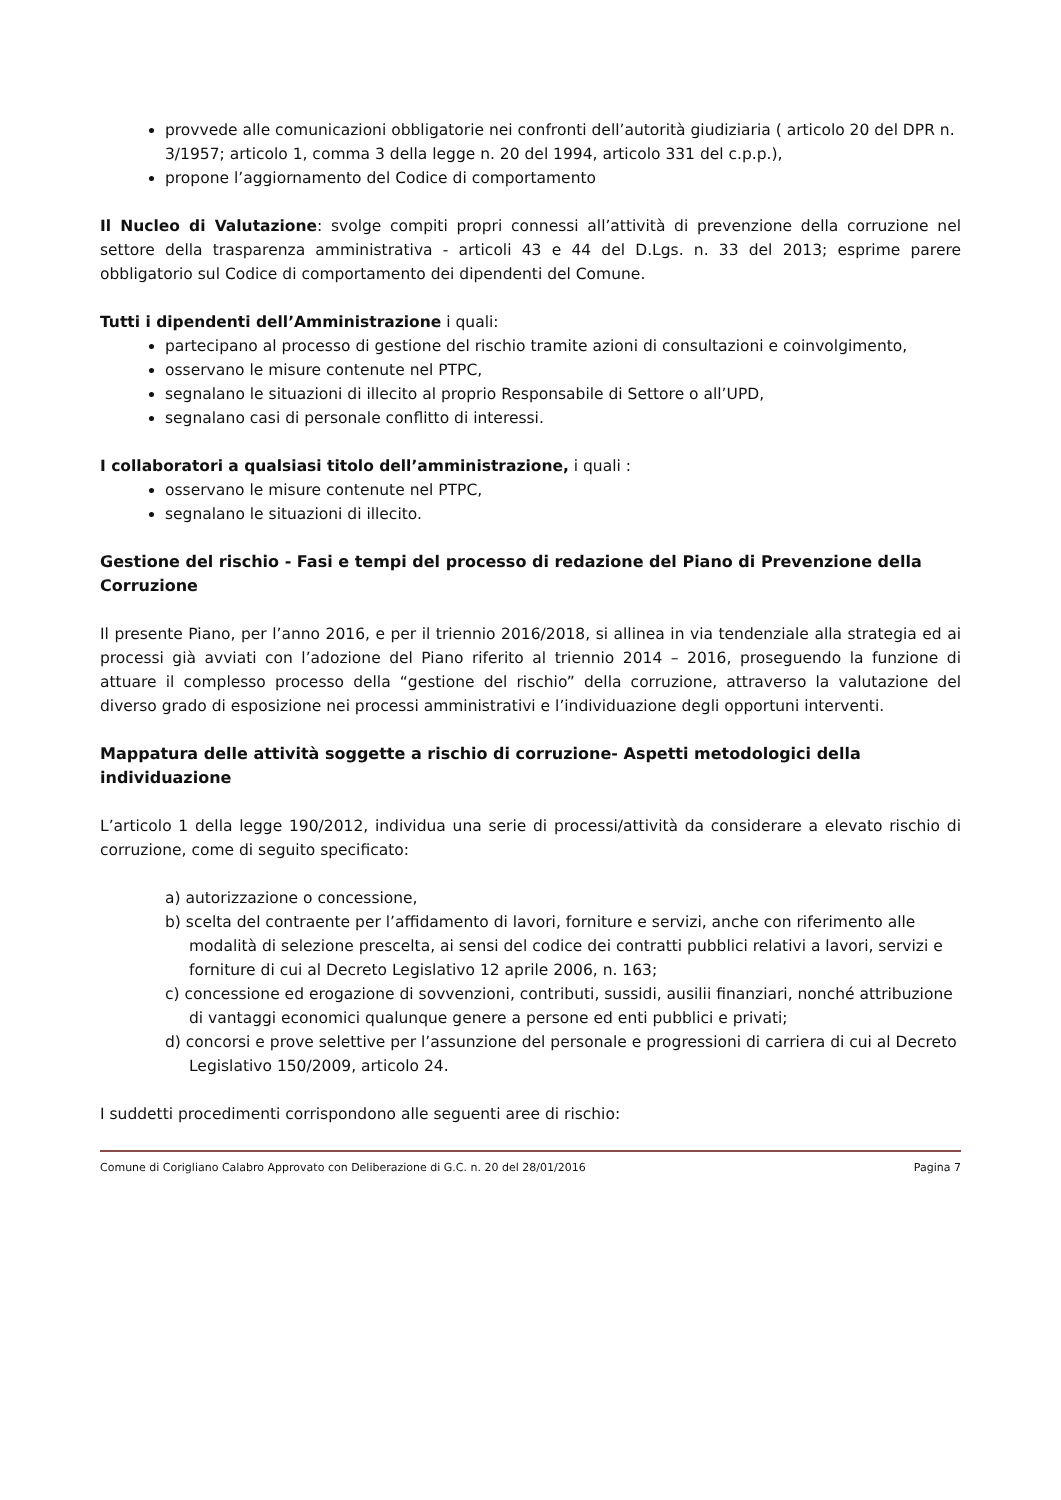provvede alle comunicazioni obbligatorie nei confronti dell’autorità giudiziaria ( articolo 20 del DPR n. 3/1957; articolo 1, comma 3 della legge n. 20 del 1994, articolo 331 del c.p.p.),
propone l’aggiornamento del Codice di comportamento
Il Nucleo di Valutazione: svolge compiti propri connessi all’attività di prevenzione della corruzione nel settore della trasparenza amministrativa - articoli 43 e 44 del D.Lgs. n. 33 del 2013; esprime parere obbligatorio sul Codice di comportamento dei dipendenti del Comune.
Tutti i dipendenti dell’Amministrazione i quali:
partecipano al processo di gestione del rischio tramite azioni di consultazioni e coinvolgimento,
osservano le misure contenute nel PTPC,
segnalano le situazioni di illecito al proprio Responsabile di Settore o all’UPD,
segnalano casi di personale conflitto di interessi.
I collaboratori a qualsiasi titolo dell’amministrazione, i quali :
osservano le misure contenute nel PTPC,
segnalano le situazioni di illecito.
Gestione del rischio - Fasi e tempi del processo di redazione del Piano di Prevenzione della Corruzione
Il presente Piano, per l’anno 2016, e per il triennio 2016/2018, si allinea in via tendenziale alla strategia ed ai processi già avviati con l’adozione del Piano riferito al triennio 2014 – 2016, proseguendo la funzione di attuare il complesso processo della “gestione del rischio” della corruzione, attraverso la valutazione del diverso grado di esposizione nei processi amministrativi e l’individuazione degli opportuni interventi.
Mappatura delle attività soggette a rischio di corruzione- Aspetti metodologici della individuazione
L’articolo 1 della legge 190/2012, individua una serie di processi/attività da considerare a elevato rischio di corruzione, come di seguito specificato:
a) autorizzazione o concessione,
b) scelta del contraente per l’affidamento di lavori, forniture e servizi, anche con riferimento alle modalità di selezione prescelta, ai sensi del codice dei contratti pubblici relativi a lavori, servizi e forniture di cui al Decreto Legislativo 12 aprile 2006, n. 163;
c) concessione ed erogazione di sovvenzioni, contributi, sussidi, ausilii finanziari, nonché attribuzione di vantaggi economici qualunque genere a persone ed enti pubblici e privati;
d) concorsi e prove selettive per l’assunzione del personale e progressioni di carriera di cui al Decreto Legislativo 150/2009, articolo 24.
I suddetti procedimenti corrispondono alle seguenti aree di rischio:
Comune di Corigliano Calabro Approvato con Deliberazione di G.C. n. 20 del 28/01/2016 Pagina 7